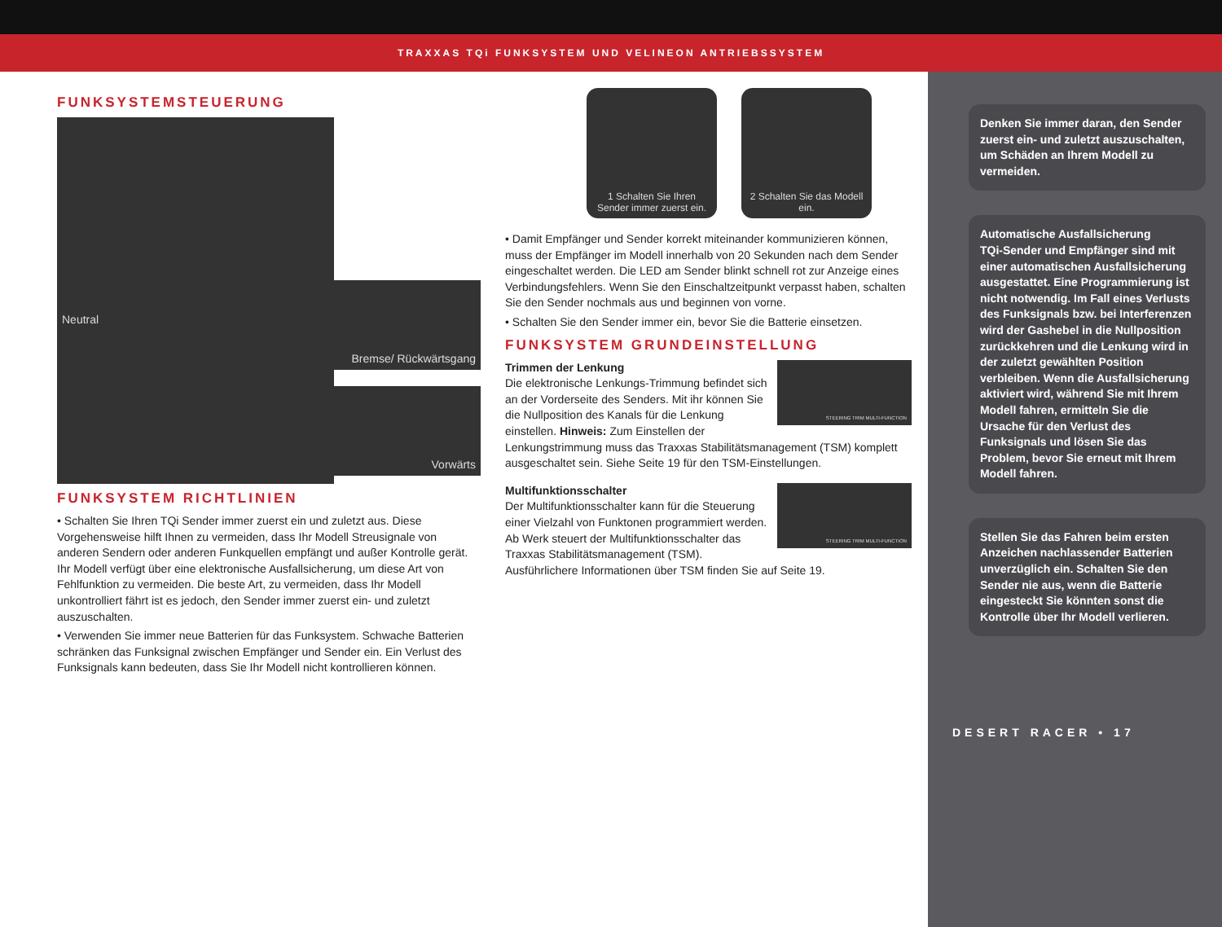TRAXXAS TQi FUNKSYSTEM UND VELINEON ANTRIEBSSYSTEM
FUNKSYSTEMSTEUERUNG
Neutral
Bremse/ Rückwärtsgang
Vorwärts
FUNKSYSTEM RICHTLINIEN
• Schalten Sie Ihren TQi Sender immer zuerst ein und zuletzt aus. Diese Vorgehensweise hilft Ihnen zu vermeiden, dass Ihr Modell Streusignale von anderen Sendern oder anderen Funkquellen empfängt und außer Kontrolle gerät. Ihr Modell verfügt über eine elektronische Ausfallsicherung, um diese Art von Fehlfunktion zu vermeiden. Die beste Art, zu vermeiden, dass Ihr Modell unkontrolliert fährt ist es jedoch, den Sender immer zuerst ein- und zuletzt auszuschalten.
• Verwenden Sie immer neue Batterien für das Funksystem. Schwache Batterien schränken das Funksignal zwischen Empfänger und Sender ein. Ein Verlust des Funksignals kann bedeuten, dass Sie Ihr Modell nicht kontrollieren können.
1 Schalten Sie Ihren Sender immer zuerst ein.
2 Schalten Sie das Modell ein.
• Damit Empfänger und Sender korrekt miteinander kommunizieren können, muss der Empfänger im Modell innerhalb von 20 Sekunden nach dem Sender eingeschaltet werden. Die LED am Sender blinkt schnell rot zur Anzeige eines Verbindungsfehlers. Wenn Sie den Einschaltzeitpunkt verpasst haben, schalten Sie den Sender nochmals aus und beginnen von vorne.
• Schalten Sie den Sender immer ein, bevor Sie die Batterie einsetzen.
FUNKSYSTEM GRUNDEINSTELLUNG
STEERING TRIM MULTI-FUNCTION
Trimmen der Lenkung
Die elektronische Lenkungs-Trimmung befindet sich an der Vorderseite des Senders. Mit ihr können Sie die Nullposition des Kanals für die Lenkung einstellen. Hinweis: Zum Einstellen der Lenkungstrimmung muss das Traxxas Stabilitätsmanagement (TSM) komplett ausgeschaltet sein. Siehe Seite 19 für den TSM-Einstellungen.
STEERING TRIM MULTI-FUNCTION
Multifunktionsschalter
Der Multifunktionsschalter kann für die Steuerung einer Vielzahl von Funktonen programmiert werden. Ab Werk steuert der Multifunktionsschalter das Traxxas Stabilitätsmanagement (TSM). Ausführlichere Informationen über TSM finden Sie auf Seite 19.
Denken Sie immer daran, den Sender zuerst ein- und zuletzt auszuschalten, um Schäden an Ihrem Modell zu vermeiden.
Automatische Ausfallsicherung
TQi-Sender und Empfänger sind mit einer automatischen Ausfallsicherung ausgestattet. Eine Programmierung ist nicht notwendig. Im Fall eines Verlusts des Funksignals bzw. bei Interferenzen wird der Gashebel in die Nullposition zurückkehren und die Lenkung wird in der zuletzt gewählten Position verbleiben. Wenn die Ausfallsicherung aktiviert wird, während Sie mit Ihrem Modell fahren, ermitteln Sie die Ursache für den Verlust des Funksignals und lösen Sie das Problem, bevor Sie erneut mit Ihrem Modell fahren.
Stellen Sie das Fahren beim ersten Anzeichen nachlassender Batterien unverzüglich ein. Schalten Sie den Sender nie aus, wenn die Batterie eingesteckt Sie könnten sonst die Kontrolle über Ihr Modell verlieren.
DESERT RACER • 17